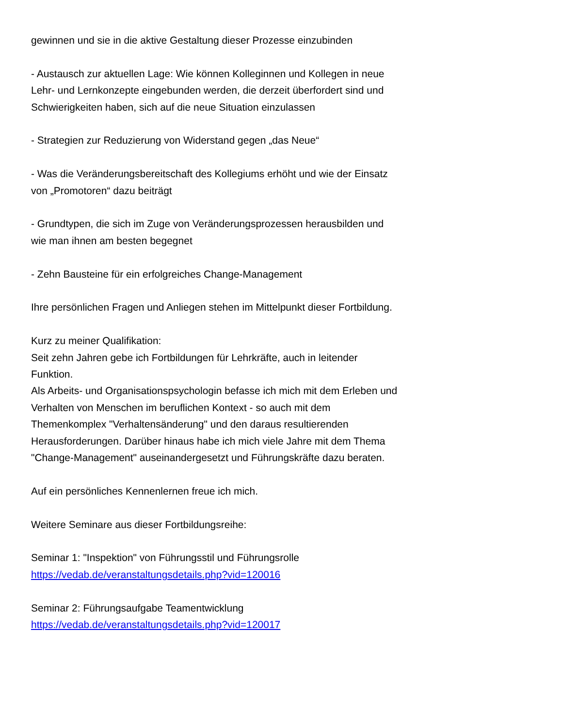gewinnen und sie in die aktive Gestaltung dieser Prozesse einzubinden
- Austausch zur aktuellen Lage: Wie können Kolleginnen und Kollegen in neue Lehr- und Lernkonzepte eingebunden werden, die derzeit überfordert sind und Schwierigkeiten haben, sich auf die neue Situation einzulassen
- Strategien zur Reduzierung von Widerstand gegen „das Neue“
- Was die Veränderungsbereitschaft des Kollegiums erhöht und wie der Einsatz von „Promotoren“ dazu beiträgt
- Grundtypen, die sich im Zuge von Veränderungsprozessen herausbilden und wie man ihnen am besten begegnet
- Zehn Bausteine für ein erfolgreiches Change-Management
Ihre persönlichen Fragen und Anliegen stehen im Mittelpunkt dieser Fortbildung.
Kurz zu meiner Qualifikation:
Seit zehn Jahren gebe ich Fortbildungen für Lehrkräfte, auch in leitender Funktion.
Als Arbeits- und Organisationspsychologin befasse ich mich mit dem Erleben und Verhalten von Menschen im beruflichen Kontext - so auch mit dem Themenkomplex "Verhaltensänderung" und den daraus resultierenden Herausforderungen. Darüber hinaus habe ich mich viele Jahre mit dem Thema "Change-Management" auseinandergesetzt und Führungskräfte dazu beraten.
Auf ein persönliches Kennenlernen freue ich mich.
Weitere Seminare aus dieser Fortbildungsreihe:
Seminar 1: "Inspektion" von Führungsstil und Führungsrolle
https://vedab.de/veranstaltungsdetails.php?vid=120016
Seminar 2: Führungsaufgabe Teamentwicklung
https://vedab.de/veranstaltungsdetails.php?vid=120017